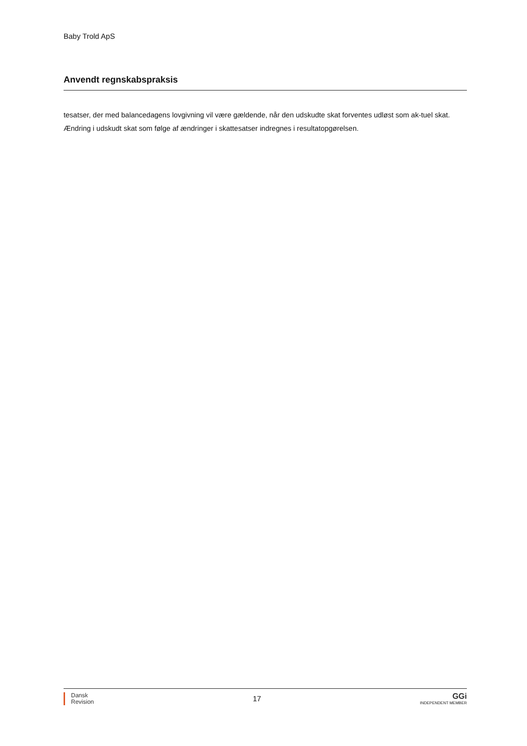Baby Trold ApS
Anvendt regnskabspraksis
tesatser, der med balancedagens lovgivning vil være gældende, når den udskudte skat forventes udløst som ak-tuel skat. Ændring i udskudt skat som følge af ændringer i skattesatser indregnes i resultatopgørelsen.
Dansk
Revision
17
GGi
INDEPENDENT MEMBER